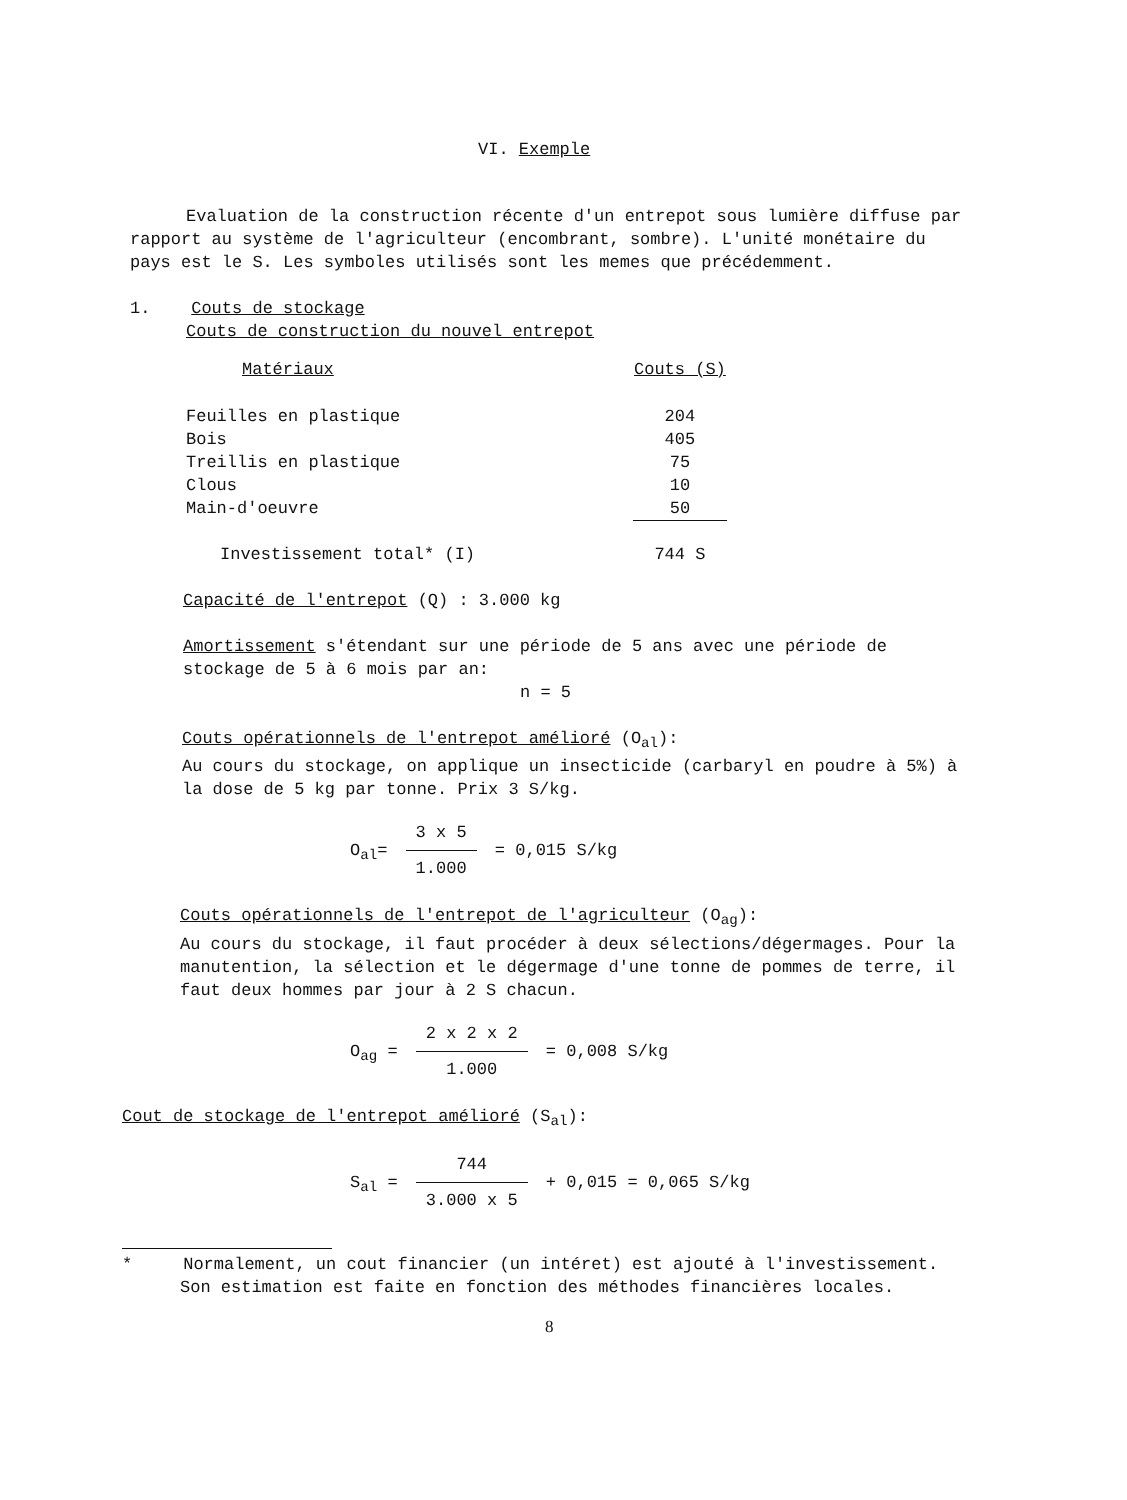VI. Exemple
Evaluation de la construction récente d'un entrepot sous lumière diffuse par rapport au système de l'agriculteur (encombrant, sombre). L'unité monétaire du pays est le S. Les symboles utilisés sont les memes que précédemment.
1. Couts de stockage
Couts de construction du nouvel entrepot
| Matériaux | Couts (S) |
| --- | --- |
| Feuilles en plastique | 204 |
| Bois | 405 |
| Treillis en plastique | 75 |
| Clous | 10 |
| Main-d'oeuvre | 50 |
| Investissement total* (I) | 744 S |
Capacité de l'entrepot (Q) : 3.000 kg
Amortissement s'étendant sur une période de 5 ans avec une période de stockage de 5 à 6 mois par an:
n = 5
Couts opérationnels de l'entrepot amélioré (O<sub>al</sub>):
Au cours du stockage, on applique un insecticide (carbaryl en poudre à 5%) à la dose de 5 kg par tonne. Prix 3 S/kg.
O<sub>al</sub>= 3 x 5 1.000 = 0,015 S/kg
Couts opérationnels de l'entrepot de l'agriculteur (O<sub>ag</sub>):
Au cours du stockage, il faut procéder à deux sélections/dégermages. Pour la manutention, la sélection et le dégermage d'une tonne de pommes de terre, il faut deux hommes par jour à 2 S chacun.
O<sub>ag</sub> = 2 x 2 x 2 1.000 = 0,008 S/kg
Cout de stockage de l'entrepot amélioré (S<sub>al</sub>):
S<sub>al</sub> = 744 3.000 x 5 + 0,015 = 0,065 S/kg
* Normalement, un cout financier (un intéret) est ajouté à l'investissement. Son estimation est faite en fonction des méthodes financières locales.
8